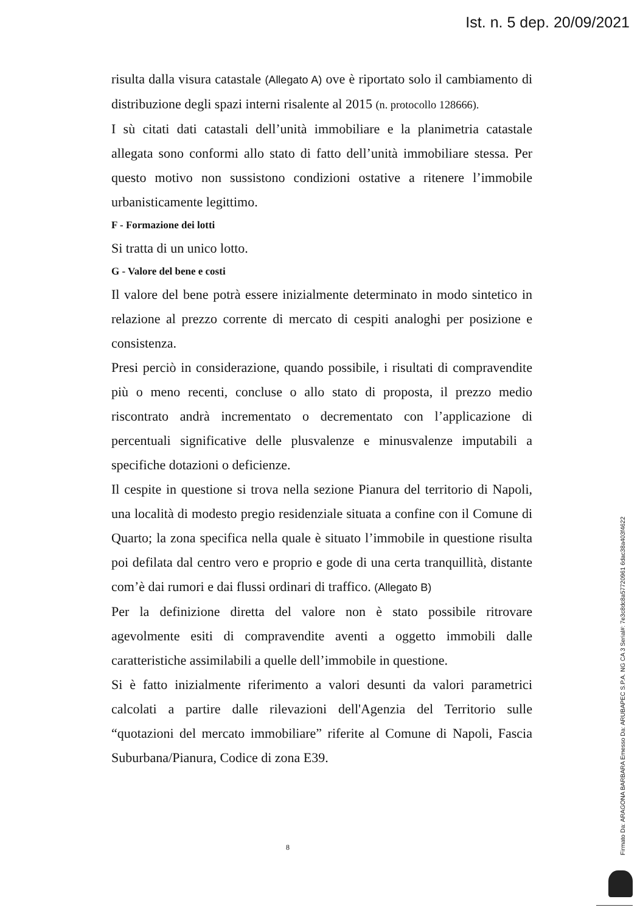Ist. n. 5 dep. 20/09/2021
risulta dalla visura catastale (Allegato A) ove è riportato solo il cambiamento di distribuzione degli spazi interni risalente al 2015 (n. protocollo 128666).
I sù citati dati catastali dell’unità immobiliare e la planimetria catastale allegata sono conformi allo stato di fatto dell’unità immobiliare stessa. Per questo motivo non sussistono condizioni ostative a ritenere l’immobile urbanisticamente legittimo.
F - Formazione dei lotti
Si tratta di un unico lotto.
G - Valore del bene e costi
Il valore del bene potrà essere inizialmente determinato in modo sintetico in relazione al prezzo corrente di mercato di cespiti analoghi per posizione e consistenza.
Presi perciò in considerazione, quando possibile, i risultati di compravendite più o meno recenti, concluse o allo stato di proposta, il prezzo medio riscontrato andrà incrementato o decrementato con l’applicazione di percentuali significative delle plusvalenze e minusvalenze imputabili a specifiche dotazioni o deficienze.
Il cespite in questione si trova nella sezione Pianura del territorio di Napoli, una località di modesto pregio residenziale situata a confine con il Comune di Quarto; la zona specifica nella quale è situato l’immobile in questione risulta poi defilata dal centro vero e proprio e gode di una certa tranquillità, distante com’è dai rumori e dai flussi ordinari di traffico. (Allegato B)
Per la definizione diretta del valore non è stato possibile ritrovare agevolmente esiti di compravendite aventi a oggetto immobili dalle caratteristiche assimilabili a quelle dell’immobile in questione.
Si è fatto inizialmente riferimento a valori desunti da valori parametrici calcolati a partire dalle rilevazioni dell'Agenzia del Territorio sulle “quotazioni del mercato immobiliare” riferite al Comune di Napoli, Fascia Suburbana/Pianura, Codice di zona E39.
8
Firmato Da: ARAGONA BARBARA Emesso Da: ARUBAPEC S.P.A. NG CA 3 Serial#: 7e3c8dc8a57720961 6dac38a403f4622